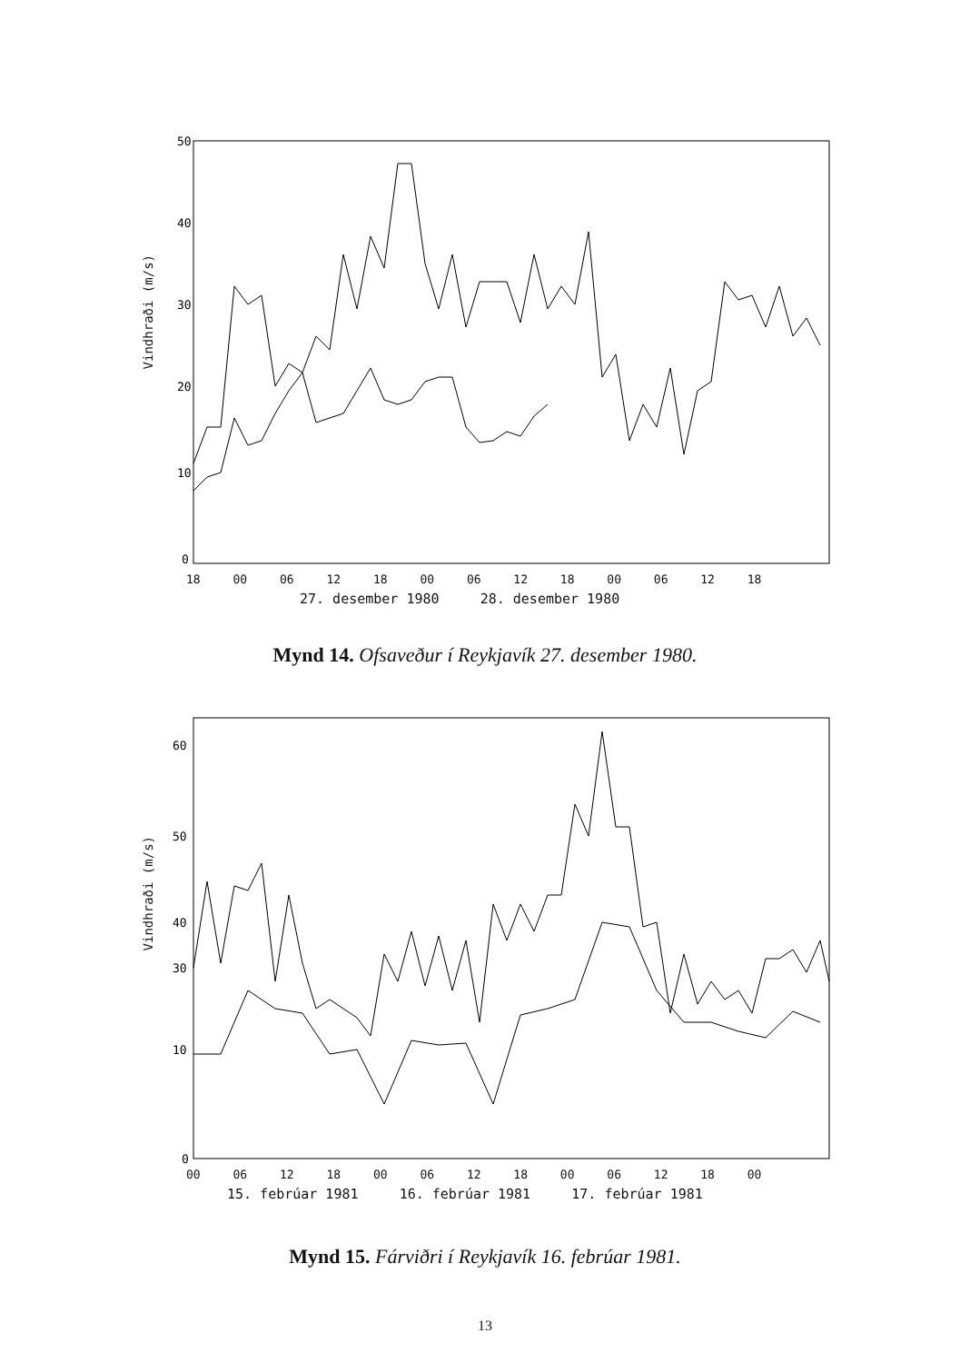Vindhraði (m/s)
50
40
30
20
10
0
18 00 06 12 18 00 06 12 18 00 06 12 18
27. desember 1980 28. desember 1980
Mynd 14. Ofsaveður í Reykjavík 27. desember 1980.
Vindhraði (m/s)
60
50
40
30
10
0
00 06 12 18 00 06 12 18 00 06 12 18 00
15. febrúar 1981 16. febrúar 1981 17. febrúar 1981
Mynd 15. Fárviðri í Reykjavík 16. febrúar 1981.
13